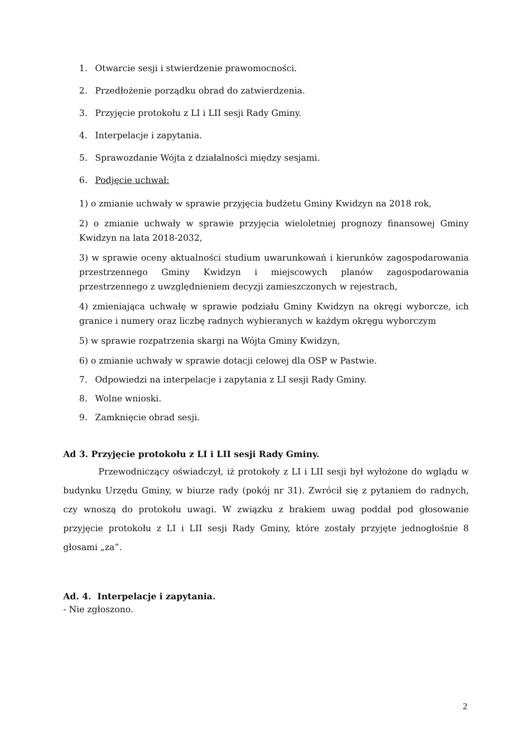1. Otwarcie sesji i stwierdzenie prawomocności.
2. Przedłożenie porządku obrad do zatwierdzenia.
3. Przyjęcie protokołu z LI i LII sesji Rady Gminy.
4. Interpelacje i zapytania.
5. Sprawozdanie Wójta z działalności między sesjami.
6. Podjęcie uchwał:
1) o zmianie uchwały w sprawie przyjęcia budżetu Gminy Kwidzyn na 2018 rok,
2) o zmianie uchwały w sprawie przyjęcia wieloletniej prognozy finansowej Gminy Kwidzyn na lata 2018-2032,
3) w sprawie oceny aktualności studium uwarunkowań i kierunków zagospodarowania przestrzennego Gminy Kwidzyn i miejscowych planów zagospodarowania przestrzennego z uwzględnieniem decyzji zamieszczonych w rejestrach,
4) zmieniająca uchwałę w sprawie podziału Gminy Kwidzyn na okręgi wyborcze, ich granice i numery oraz liczbę radnych wybieranych w każdym okręgu wyborczym
5) w sprawie rozpatrzenia skargi na Wójta Gminy Kwidzyn,
6) o zmianie uchwały w sprawie dotacji celowej dla OSP w Pastwie.
7. Odpowiedzi na interpelacje i zapytania z LI sesji Rady Gminy.
8. Wolne wnioski.
9. Zamknięcie obrad sesji.
Ad 3. Przyjęcie protokołu z LI i LII sesji Rady Gminy.
Przewodniczący oświadczył, iż protokoły z LI i LII sesji był wyłożone do wglądu w budynku Urzędu Gminy, w biurze rady (pokój nr 31). Zwrócił się z pytaniem do radnych, czy wnoszą do protokołu uwagi. W związku z brakiem uwag poddał pod głosowanie przyjęcie protokołu z LI i LII sesji Rady Gminy, które zostały przyjęte jednogłośnie 8 głosami „za”.
Ad. 4. Interpelacje i zapytania.
- Nie zgłoszono.
2